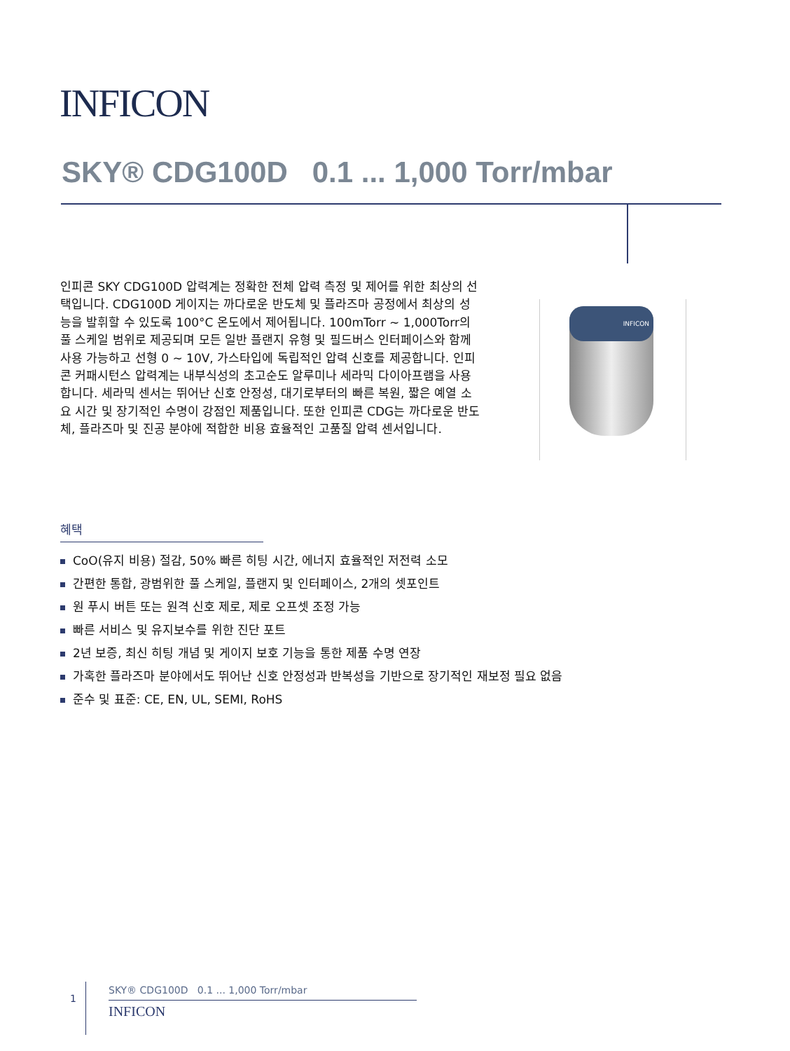INFICON
SKY® CDG100D 0.1 ... 1,000 Torr/mbar
인피콘 SKY CDG100D 압력계는 정확한 전체 압력 측정 및 제어를 위한 최상의 선택입니다. CDG100D 게이지는 까다로운 반도체 및 플라즈마 공정에서 최상의 성능을 발휘할 수 있도록 100°C 온도에서 제어됩니다. 100mTorr ~ 1,000Torr의 풀 스케일 범위로 제공되며 모든 일반 플랜지 유형 및 필드버스 인터페이스와 함께 사용 가능하고 선형 0 ~ 10V, 가스타입에 독립적인 압력 신호를 제공합니다. 인피콘 커패시턴스 압력계는 내부식성의 초고순도 알루미나 세라믹 다이아프램을 사용합니다. 세라믹 센서는 뛰어난 신호 안정성, 대기로부터의 빠른 복원, 짧은 예열 소요 시간 및 장기적인 수명이 강점인 제품입니다. 또한 인피콘 CDG는 까다로운 반도체, 플라즈마 및 진공 분야에 적합한 비용 효율적인 고품질 압력 센서입니다.
INFICON
혜택
CoO(유지 비용) 절감, 50% 빠른 히팅 시간, 에너지 효율적인 저전력 소모
간편한 통합, 광범위한 풀 스케일, 플랜지 및 인터페이스, 2개의 셋포인트
원 푸시 버튼 또는 원격 신호 제로, 제로 오프셋 조정 가능
빠른 서비스 및 유지보수를 위한 진단 포트
2년 보증, 최신 히팅 개념 및 게이지 보호 기능을 통한 제품 수명 연장
가혹한 플라즈마 분야에서도 뛰어난 신호 안정성과 반복성을 기반으로 장기적인 재보정 필요 없음
준수 및 표준: CE, EN, UL, SEMI, RoHS
1
SKY® CDG100D 0.1 ... 1,000 Torr/mbar
INFICON